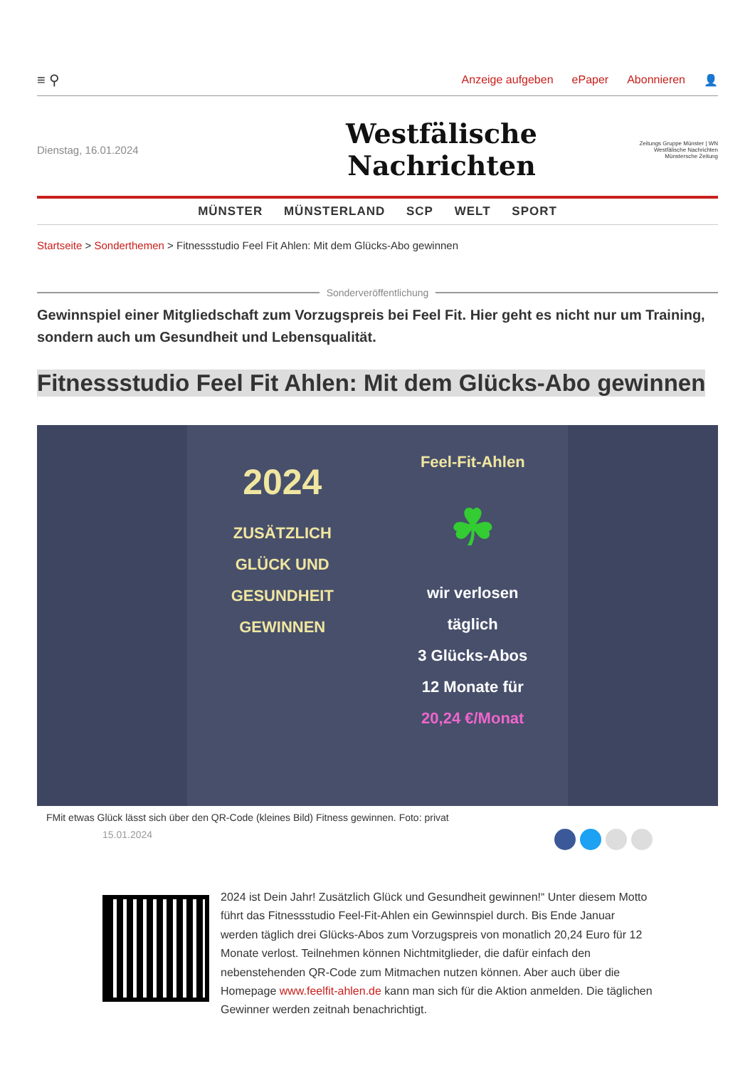≡ ⚲ Anzeige aufgeben ePaper Abonnieren 👤
Dienstag, 16.01.2024
Westfälische Nachrichten
Zeitungs Gruppe Münster | WN Westfälische Nachrichten Münstersche Zeitung
MÜNSTER MÜNSTERLAND SCP WELT SPORT
Startseite > Sonderthemen > Fitnessstudio Feel Fit Ahlen: Mit dem Glücks-Abo gewinnen
Sonderveröffentlichung
Gewinnspiel einer Mitgliedschaft zum Vorzugspreis bei Feel Fit. Hier geht es nicht nur um Training, sondern auch um Gesundheit und Lebensqualität.
Fitnessstudio Feel Fit Ahlen: Mit dem Glücks-Abo gewinnen
2024
ZUSÄTZLICH
GLÜCK UND
GESUNDHEIT
GEWINNEN
Feel-Fit-Ahlen
☘
wir verlosen
täglich
3 Glücks-Abos
12 Monate für
20,24 €/Monat
FMit etwas Glück lässt sich über den QR-Code (kleines Bild) Fitness gewinnen. Foto: privat
15.01.2024
2024 ist Dein Jahr! Zusätzlich Glück und Gesundheit gewinnen!“ Unter diesem Motto führt das Fitnessstudio Feel-Fit-Ahlen ein Gewinnspiel durch. Bis Ende Januar werden täglich drei Glücks-Abos zum Vorzugspreis von monatlich 20,24 Euro für 12 Monate verlost. Teilnehmen können Nichtmitglieder, die dafür einfach den nebenstehenden QR-Code zum Mitmachen nutzen können. Aber auch über die Homepage www.feelfit-ahlen.de kann man sich für die Aktion anmelden. Die täglichen Gewinner werden zeitnah benachrichtigt.